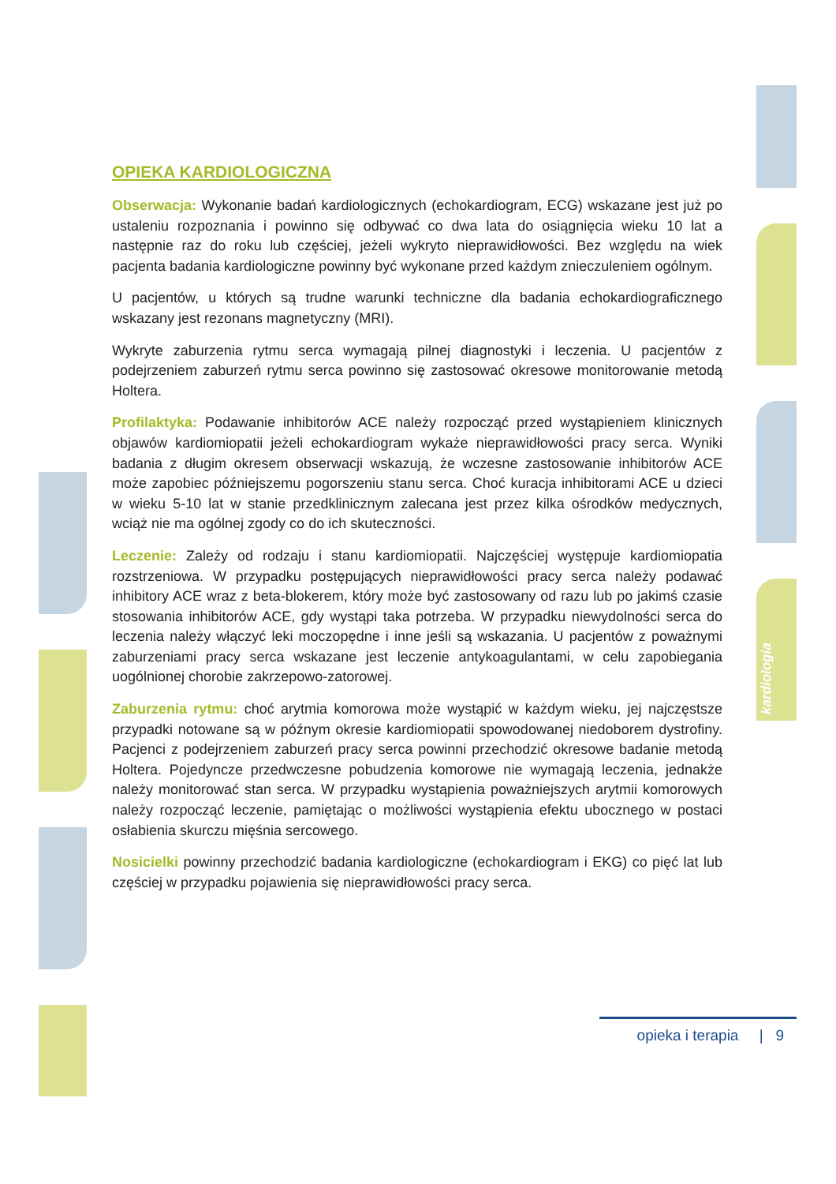OPIEKA KARDIOLOGICZNA
Obserwacja: Wykonanie badań kardiologicznych (echokardiogram, ECG) wskazane jest już po ustaleniu rozpoznania i powinno się odbywać co dwa lata do osiągnięcia wieku 10 lat a następnie raz do roku lub częściej, jeżeli wykryto nieprawidłowości. Bez względu na wiek pacjenta badania kardiologiczne powinny być wykonane przed każdym znieczuleniem ogólnym.
U pacjentów, u których są trudne warunki techniczne dla badania echokardiograficznego wskazany jest rezonans magnetyczny (MRI).
Wykryte zaburzenia rytmu serca wymagają pilnej diagnostyki i leczenia. U pacjentów z podejrzeniem zaburzeń rytmu serca powinno się zastosować okresowe monitorowanie metodą Holtera.
Profilaktyka: Podawanie inhibitorów ACE należy rozpocząć przed wystąpieniem klinicznych objawów kardiomiopatii jeżeli echokardiogram wykaże nieprawidłowości pracy serca. Wyniki badania z długim okresem obserwacji wskazują, że wczesne zastosowanie inhibitorów ACE może zapobiec późniejszemu pogorszeniu stanu serca. Choć kuracja inhibitorami ACE u dzieci w wieku 5-10 lat w stanie przedklinicznym zalecana jest przez kilka ośrodków medycznych, wciąż nie ma ogólnej zgody co do ich skuteczności.
Leczenie: Zależy od rodzaju i stanu kardiomiopatii. Najczęściej występuje kardiomiopatia rozstrzeniowa. W przypadku postępujących nieprawidłowości pracy serca należy podawać inhibitory ACE wraz z beta-blokerem, który może być zastosowany od razu lub po jakimś czasie stosowania inhibitorów ACE, gdy wystąpi taka potrzeba. W przypadku niewydolności serca do leczenia należy włączyć leki moczopędne i inne jeśli są wskazania. U pacjentów z poważnymi zaburzeniami pracy serca wskazane jest leczenie antykoagulantami, w celu zapobiegania uogólnionej chorobie zakrzepowo-zatorowej.
Zaburzenia rytmu: choć arytmia komorowa może wystąpić w każdym wieku, jej najczęstsze przypadki notowane są w późnym okresie kardiomiopatii spowodowanej niedoborem dystrofiny. Pacjenci z podejrzeniem zaburzeń pracy serca powinni przechodzić okresowe badanie metodą Holtera. Pojedyncze przedwczesne pobudzenia komorowe nie wymagają leczenia, jednakże należy monitorować stan serca. W przypadku wystąpienia poważniejszych arytmii komorowych należy rozpocząć leczenie, pamiętając o możliwości wystąpienia efektu ubocznego w postaci osłabienia skurczu mięśnia sercowego.
Nosicielki powinny przechodzić badania kardiologiczne (echokardiogram i EKG) co pięć lat lub częściej w przypadku pojawienia się nieprawidłowości pracy serca.
kardiologia
opieka i terapia | 9